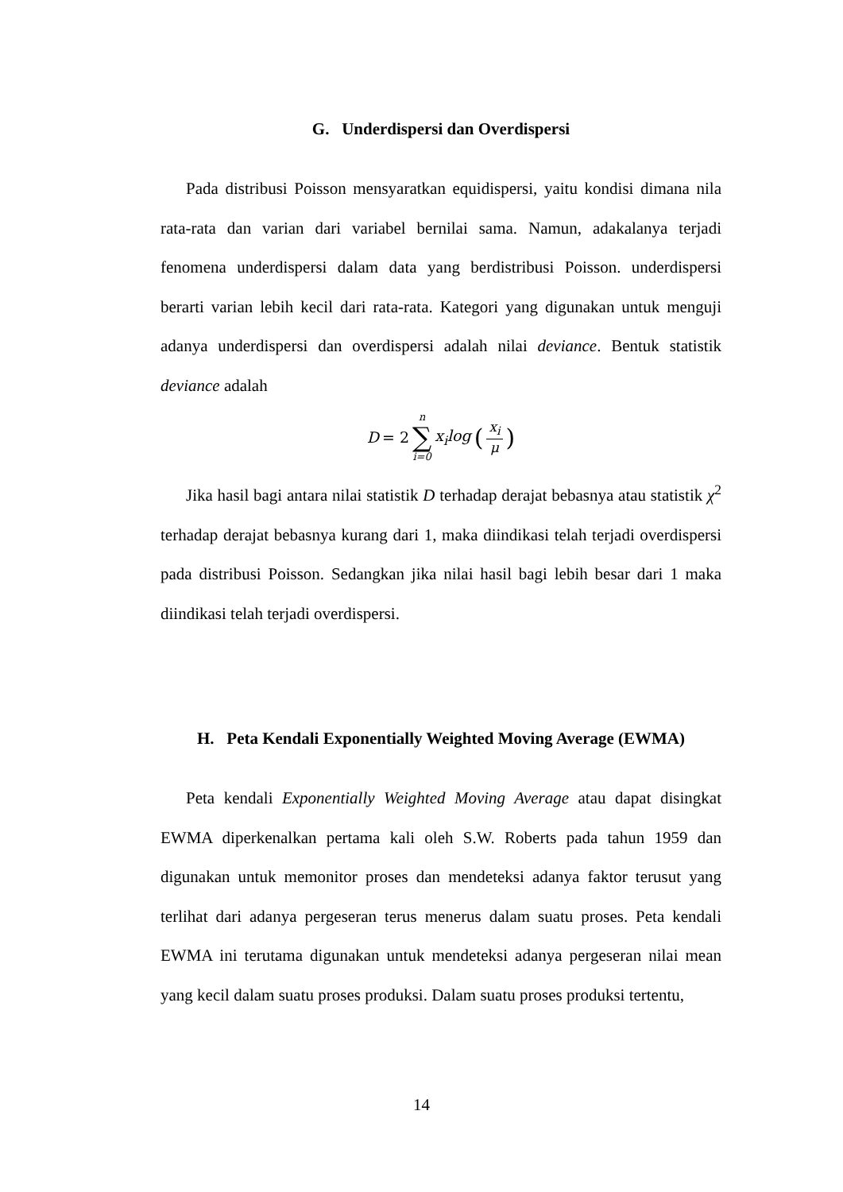G. Underdispersi dan Overdispersi
Pada distribusi Poisson mensyaratkan equidispersi, yaitu kondisi dimana nila rata-rata dan varian dari variabel bernilai sama. Namun, adakalanya terjadi fenomena underdispersi dalam data yang berdistribusi Poisson. underdispersi berarti varian lebih kecil dari rata-rata. Kategori yang digunakan untuk menguji adanya underdispersi dan overdispersi adalah nilai deviance. Bentuk statistik deviance adalah
D = 2 n ∑ i=0 x<sub>i</sub>log (x<sub>i</sub> μ)
Jika hasil bagi antara nilai statistik D terhadap derajat bebasnya atau statistik χ<sup>2</sup> terhadap derajat bebasnya kurang dari 1, maka diindikasi telah terjadi overdispersi pada distribusi Poisson. Sedangkan jika nilai hasil bagi lebih besar dari 1 maka diindikasi telah terjadi overdispersi.
H. Peta Kendali Exponentially Weighted Moving Average (EWMA)
Peta kendali Exponentially Weighted Moving Average atau dapat disingkat EWMA diperkenalkan pertama kali oleh S.W. Roberts pada tahun 1959 dan digunakan untuk memonitor proses dan mendeteksi adanya faktor terusut yang terlihat dari adanya pergeseran terus menerus dalam suatu proses. Peta kendali EWMA ini terutama digunakan untuk mendeteksi adanya pergeseran nilai mean yang kecil dalam suatu proses produksi. Dalam suatu proses produksi tertentu,
14